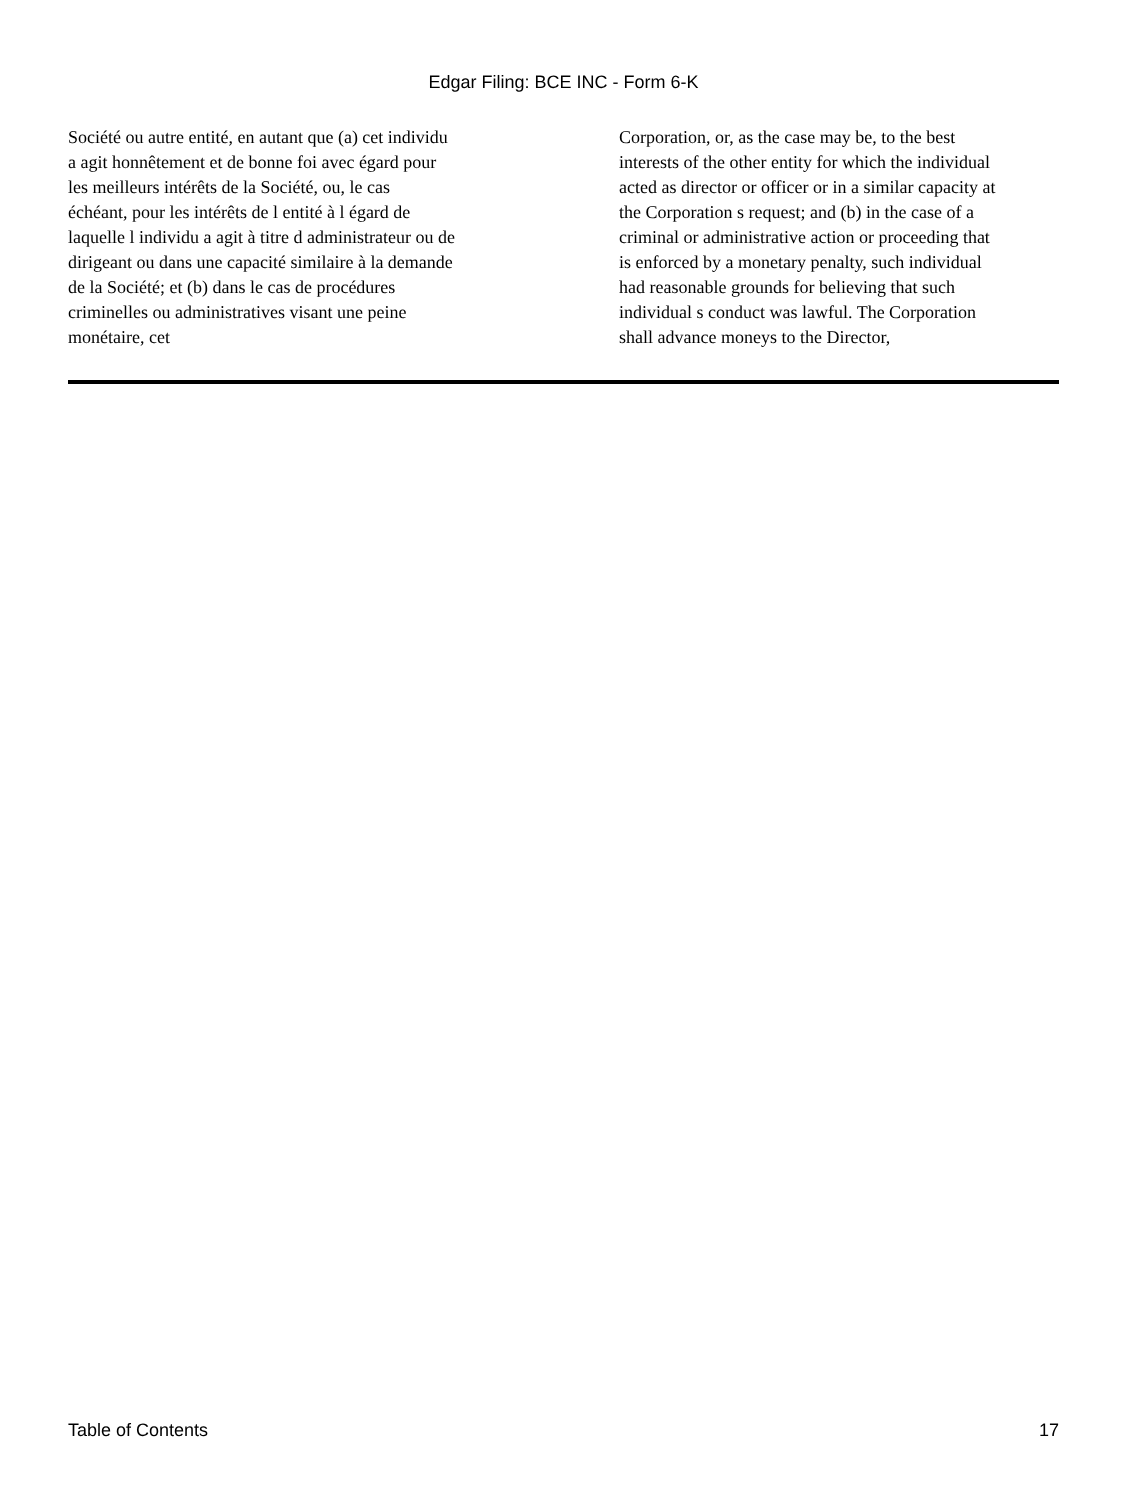Edgar Filing: BCE INC - Form 6-K
Société ou autre entité, en autant que (a) cet individu a agit honnêtement et de bonne foi avec égard pour les meilleurs intérêts de la Société, ou, le cas échéant, pour les intérêts de l entité à l égard de laquelle l individu a agit à titre d administrateur ou de dirigeant ou dans une capacité similaire à la demande de la Société; et (b) dans le cas de procédures criminelles ou administratives visant une peine monétaire, cet
Corporation, or, as the case may be, to the best interests of the other entity for which the individual acted as director or officer or in a similar capacity at the Corporation s request; and (b) in the case of a criminal or administrative action or proceeding that is enforced by a monetary penalty, such individual had reasonable grounds for believing that such individual s conduct was lawful. The Corporation shall advance moneys to the Director,
Table of Contents 17